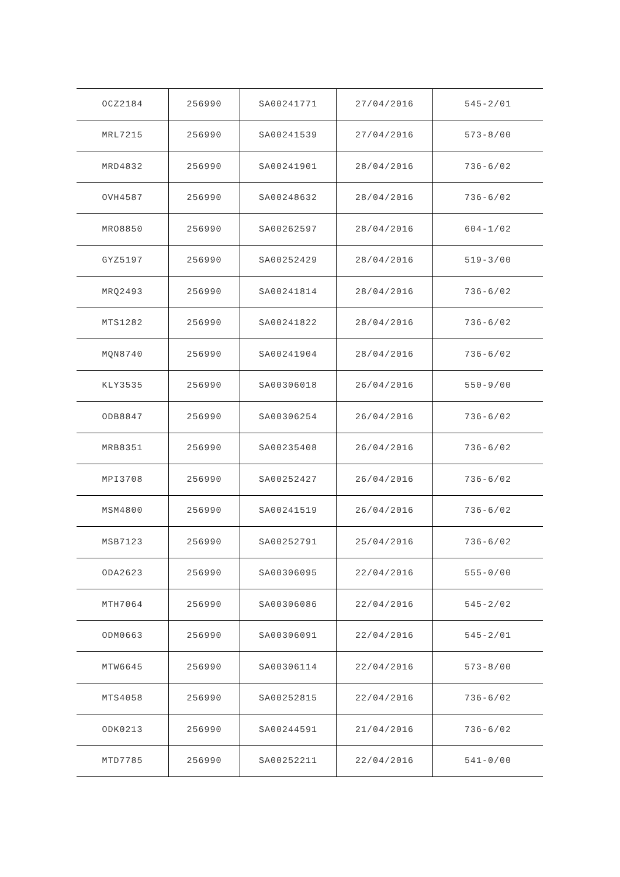| OCZ2184 | 256990 | SA00241771 | 27/04/2016 | 545-2/01 |
| MRL7215 | 256990 | SA00241539 | 27/04/2016 | 573-8/00 |
| MRD4832 | 256990 | SA00241901 | 28/04/2016 | 736-6/02 |
| OVH4587 | 256990 | SA00248632 | 28/04/2016 | 736-6/02 |
| MRO8850 | 256990 | SA00262597 | 28/04/2016 | 604-1/02 |
| GYZ5197 | 256990 | SA00252429 | 28/04/2016 | 519-3/00 |
| MRQ2493 | 256990 | SA00241814 | 28/04/2016 | 736-6/02 |
| MTS1282 | 256990 | SA00241822 | 28/04/2016 | 736-6/02 |
| MQN8740 | 256990 | SA00241904 | 28/04/2016 | 736-6/02 |
| KLY3535 | 256990 | SA00306018 | 26/04/2016 | 550-9/00 |
| ODB8847 | 256990 | SA00306254 | 26/04/2016 | 736-6/02 |
| MRB8351 | 256990 | SA00235408 | 26/04/2016 | 736-6/02 |
| MPI3708 | 256990 | SA00252427 | 26/04/2016 | 736-6/02 |
| MSM4800 | 256990 | SA00241519 | 26/04/2016 | 736-6/02 |
| MSB7123 | 256990 | SA00252791 | 25/04/2016 | 736-6/02 |
| ODA2623 | 256990 | SA00306095 | 22/04/2016 | 555-0/00 |
| MTH7064 | 256990 | SA00306086 | 22/04/2016 | 545-2/02 |
| ODM0663 | 256990 | SA00306091 | 22/04/2016 | 545-2/01 |
| MTW6645 | 256990 | SA00306114 | 22/04/2016 | 573-8/00 |
| MTS4058 | 256990 | SA00252815 | 22/04/2016 | 736-6/02 |
| ODK0213 | 256990 | SA00244591 | 21/04/2016 | 736-6/02 |
| MTD7785 | 256990 | SA00252211 | 22/04/2016 | 541-0/00 |